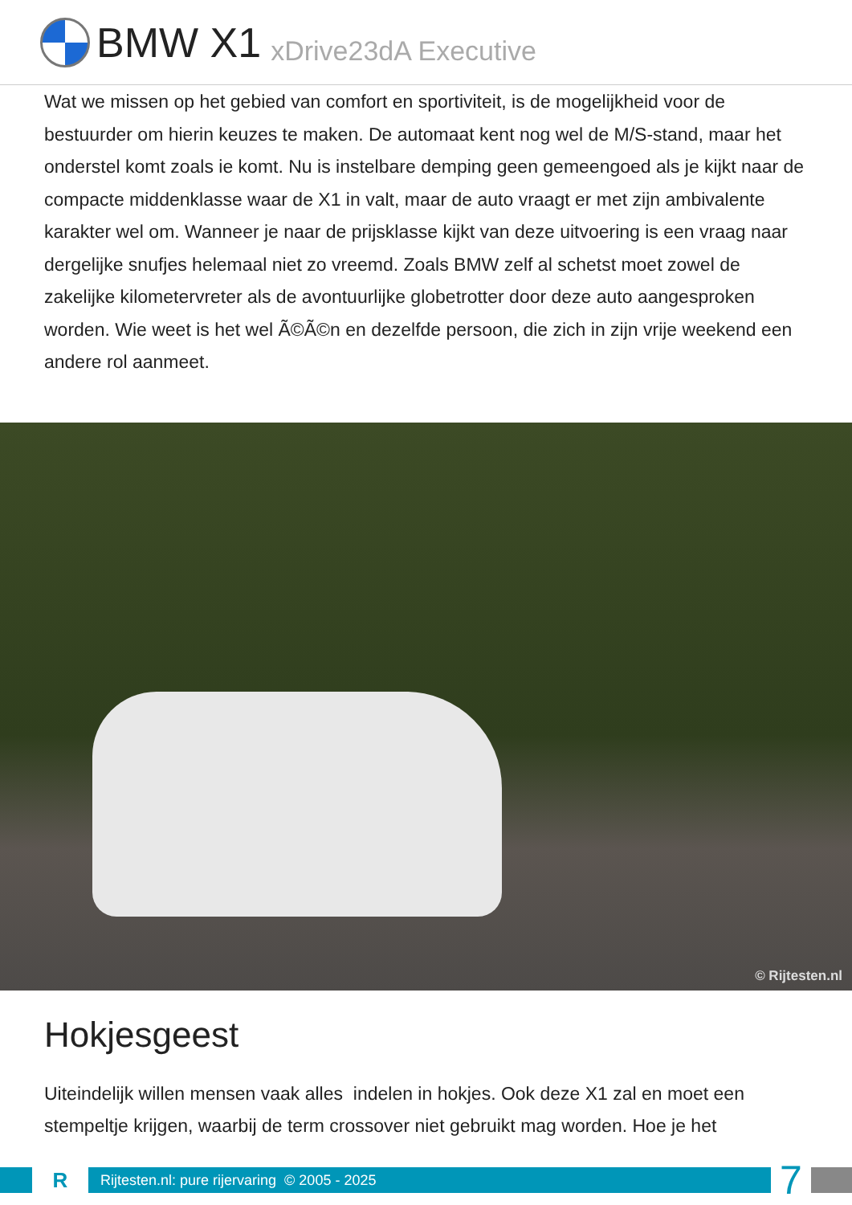BMW X1 xDrive23dA Executive
Wat we missen op het gebied van comfort en sportiviteit, is de mogelijkheid voor de bestuurder om hierin keuzes te maken. De automaat kent nog wel de M/S-stand, maar het onderstel komt zoals ie komt. Nu is instelbare demping geen gemeengoed als je kijkt naar de compacte middenklasse waar de X1 in valt, maar de auto vraagt er met zijn ambivalente karakter wel om. Wanneer je naar de prijsklasse kijkt van deze uitvoering is een vraag naar dergelijke snufjes helemaal niet zo vreemd. Zoals BMW zelf al schetst moet zowel de zakelijke kilometervreter als de avontuurlijke globetrotter door deze auto aangesproken worden. Wie weet is het wel Ã©Ã©n en dezelfde persoon, die zich in zijn vrije weekend een andere rol aanmeet.
© Rijtesten.nl
Hokjesgeest
Uiteindelijk willen mensen vaak alles indelen in hokjes. Ook deze X1 zal en moet een stempeltje krijgen, waarbij de term crossover niet gebruikt mag worden. Hoe je het
R
Rijtesten.nl: pure rijervaring © 2005 - 2025
7